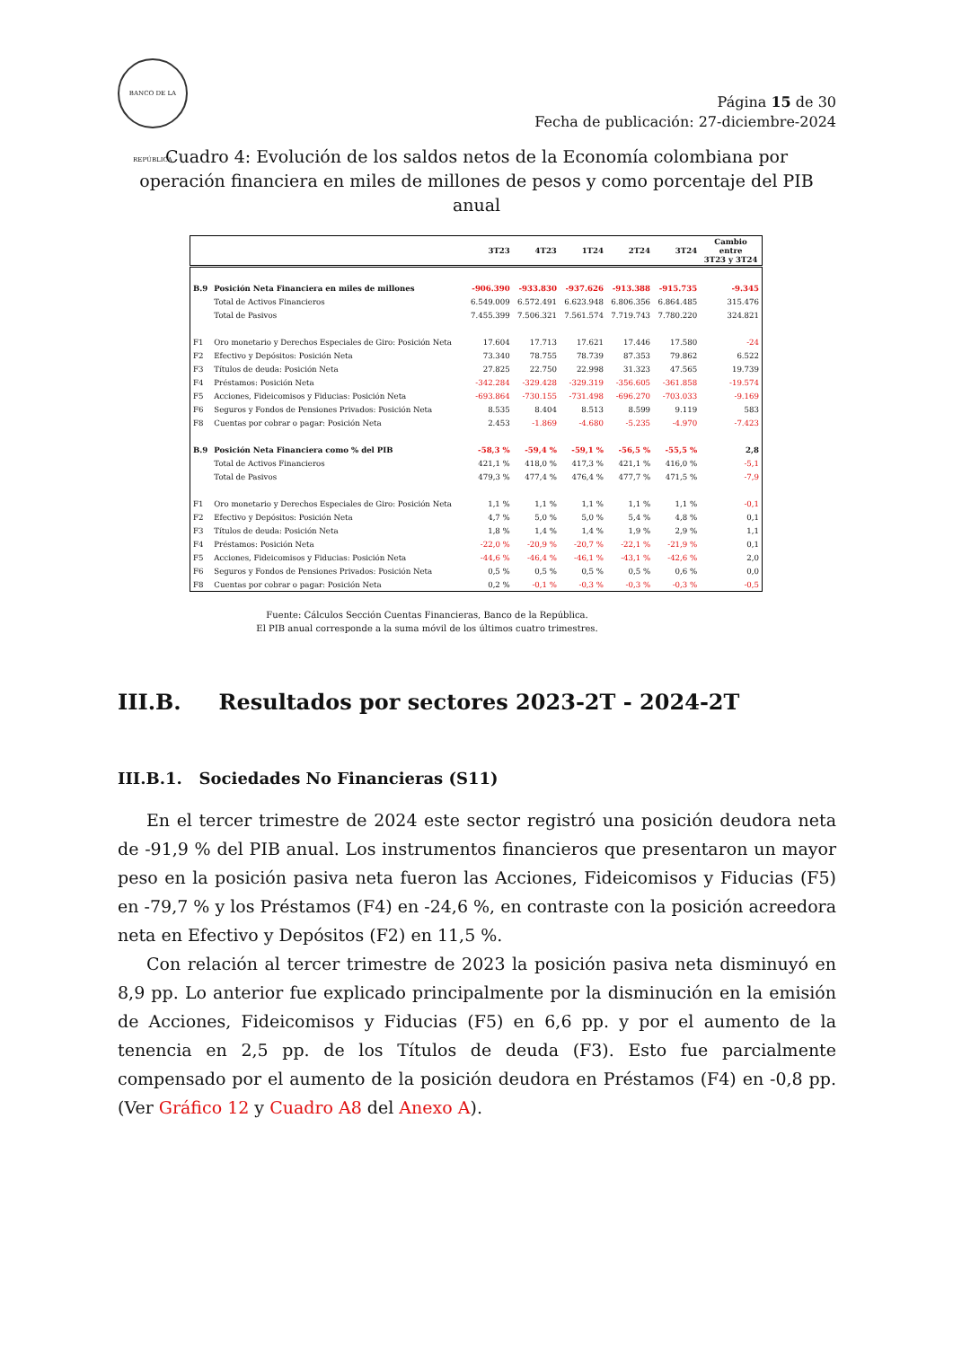BANCO DE LA REPÚBLICA
Página 15 de 30
Fecha de publicación: 27-diciembre-2024
Cuadro 4: Evolución de los saldos netos de la Economía colombiana por operación financiera en miles de millones de pesos y como porcentaje del PIB anual
| | | 3T23 | 4T23 | 1T24 | 2T24 | 3T24 | Cambio entre 3T23 y 3T24 |
| --- | --- | --- | --- | --- | --- | --- | --- |
| B.9 | Posición Neta Financiera en miles de millones | -906.390 | -933.830 | -937.626 | -913.388 | -915.735 | -9.345 |
| | Total de Activos Financieros | 6.549.009 | 6.572.491 | 6.623.948 | 6.806.356 | 6.864.485 | 315.476 |
| | Total de Pasivos | 7.455.399 | 7.506.321 | 7.561.574 | 7.719.743 | 7.780.220 | 324.821 |
| F1 | Oro monetario y Derechos Especiales de Giro: Posición Neta | 17.604 | 17.713 | 17.621 | 17.446 | 17.580 | -24 |
| F2 | Efectivo y Depósitos: Posición Neta | 73.340 | 78.755 | 78.739 | 87.353 | 79.862 | 6.522 |
| F3 | Títulos de deuda: Posición Neta | 27.825 | 22.750 | 22.998 | 31.323 | 47.565 | 19.739 |
| F4 | Préstamos: Posición Neta | -342.284 | -329.428 | -329.319 | -356.605 | -361.858 | -19.574 |
| F5 | Acciones, Fideicomisos y Fiducias: Posición Neta | -693.864 | -730.155 | -731.498 | -696.270 | -703.033 | -9.169 |
| F6 | Seguros y Fondos de Pensiones Privados: Posición Neta | 8.535 | 8.404 | 8.513 | 8.599 | 9.119 | 583 |
| F8 | Cuentas por cobrar o pagar: Posición Neta | 2.453 | -1.869 | -4.680 | -5.235 | -4.970 | -7.423 |
| B.9 | Posición Neta Financiera como % del PIB | -58,3 % | -59,4 % | -59,1 % | -56,5 % | -55,5 % | 2,8 |
| | Total de Activos Financieros | 421,1 % | 418,0 % | 417,3 % | 421,1 % | 416,0 % | -5,1 |
| | Total de Pasivos | 479,3 % | 477,4 % | 476,4 % | 477,7 % | 471,5 % | -7,9 |
| F1 | Oro monetario y Derechos Especiales de Giro: Posición Neta | 1,1 % | 1,1 % | 1,1 % | 1,1 % | 1,1 % | -0,1 |
| F2 | Efectivo y Depósitos: Posición Neta | 4,7 % | 5,0 % | 5,0 % | 5,4 % | 4,8 % | 0,1 |
| F3 | Títulos de deuda: Posición Neta | 1,8 % | 1,4 % | 1,4 % | 1,9 % | 2,9 % | 1,1 |
| F4 | Préstamos: Posición Neta | -22,0 % | -20,9 % | -20,7 % | -22,1 % | -21,9 % | 0,1 |
| F5 | Acciones, Fideicomisos y Fiducias: Posición Neta | -44,6 % | -46,4 % | -46,1 % | -43,1 % | -42,6 % | 2,0 |
| F6 | Seguros y Fondos de Pensiones Privados: Posición Neta | 0,5 % | 0,5 % | 0,5 % | 0,5 % | 0,6 % | 0,0 |
| F8 | Cuentas por cobrar o pagar: Posición Neta | 0,2 % | -0,1 % | -0,3 % | -0,3 % | -0,3 % | -0,5 |
Fuente: Cálculos Sección Cuentas Financieras, Banco de la República.
El PIB anual corresponde a la suma móvil de los últimos cuatro trimestres.
III.B. Resultados por sectores 2023-2T - 2024-2T
III.B.1. Sociedades No Financieras (S11)
En el tercer trimestre de 2024 este sector registró una posición deudora neta de -91,9 % del PIB anual. Los instrumentos financieros que presentaron un mayor peso en la posición pasiva neta fueron las Acciones, Fideicomisos y Fiducias (F5) en -79,7 % y los Préstamos (F4) en -24,6 %, en contraste con la posición acreedora neta en Efectivo y Depósitos (F2) en 11,5 %.
Con relación al tercer trimestre de 2023 la posición pasiva neta disminuyó en 8,9 pp. Lo anterior fue explicado principalmente por la disminución en la emisión de Acciones, Fideicomisos y Fiducias (F5) en 6,6 pp. y por el aumento de la tenencia en 2,5 pp. de los Títulos de deuda (F3). Esto fue parcialmente compensado por el aumento de la posición deudora en Préstamos (F4) en -0,8 pp. (Ver Gráfico 12 y Cuadro A8 del Anexo A).